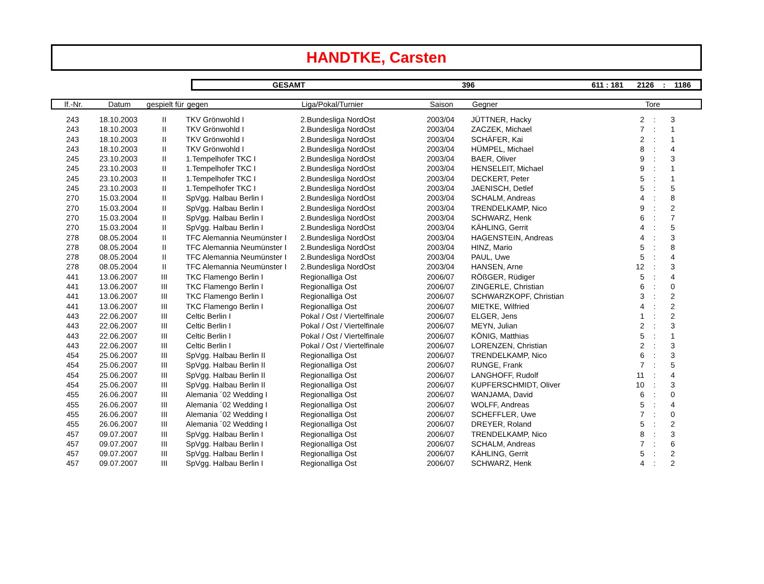HANDTKE, Carsten
GESAMT 396 611 : 181 2126: 1186
| lf.-Nr. | Datum | gespielt für | gegen | Liga/Pokal/Turnier | Saison | Gegner | Tore |
| --- | --- | --- | --- | --- | --- | --- | --- |
| 243 | 18.10.2003 | II | TKV Grönwohld I | 2.Bundesliga NordOst | 2003/04 | JÜTTNER, Hacky | 2 | : | 3 | |
| 243 | 18.10.2003 | II | TKV Grönwohld I | 2.Bundesliga NordOst | 2003/04 | ZACZEK, Michael | 7 | : | 1 | |
| 243 | 18.10.2003 | II | TKV Grönwohld I | 2.Bundesliga NordOst | 2003/04 | SCHÄFER, Kai | 2 | : | 1 | |
| 243 | 18.10.2003 | II | TKV Grönwohld I | 2.Bundesliga NordOst | 2003/04 | HÜMPEL, Michael | 8 | : | 4 | |
| 245 | 23.10.2003 | II | 1.Tempelhofer TKC I | 2.Bundesliga NordOst | 2003/04 | BAER, Oliver | 9 | : | 3 | |
| 245 | 23.10.2003 | II | 1.Tempelhofer TKC I | 2.Bundesliga NordOst | 2003/04 | HENSELEIT, Michael | 9 | : | 1 | |
| 245 | 23.10.2003 | II | 1.Tempelhofer TKC I | 2.Bundesliga NordOst | 2003/04 | DECKERT, Peter | 5 | : | 1 | |
| 245 | 23.10.2003 | II | 1.Tempelhofer TKC I | 2.Bundesliga NordOst | 2003/04 | JAENISCH, Detlef | 5 | : | 5 | |
| 270 | 15.03.2004 | II | SpVgg. Halbau Berlin I | 2.Bundesliga NordOst | 2003/04 | SCHALM, Andreas | 4 | : | 8 | |
| 270 | 15.03.2004 | II | SpVgg. Halbau Berlin I | 2.Bundesliga NordOst | 2003/04 | TRENDELKAMP, Nico | 9 | : | 2 | |
| 270 | 15.03.2004 | II | SpVgg. Halbau Berlin I | 2.Bundesliga NordOst | 2003/04 | SCHWARZ, Henk | 6 | : | 7 | |
| 270 | 15.03.2004 | II | SpVgg. Halbau Berlin I | 2.Bundesliga NordOst | 2003/04 | KÄHLING, Gerrit | 4 | : | 5 | |
| 278 | 08.05.2004 | II | TFC Alemannia Neumünster I | 2.Bundesliga NordOst | 2003/04 | HAGENSTEIN, Andreas | 4 | : | 3 | |
| 278 | 08.05.2004 | II | TFC Alemannia Neumünster I | 2.Bundesliga NordOst | 2003/04 | HINZ, Mario | 5 | : | 8 | |
| 278 | 08.05.2004 | II | TFC Alemannia Neumünster I | 2.Bundesliga NordOst | 2003/04 | PAUL, Uwe | 5 | : | 4 | |
| 278 | 08.05.2004 | II | TFC Alemannia Neumünster I | 2.Bundesliga NordOst | 2003/04 | HANSEN, Arne | 12 | : | 3 | |
| 441 | 13.06.2007 | III | TKC Flamengo Berlin I | Regionalliga Ost | 2006/07 | RÖßGER, Rüdiger | 5 | : | 4 | |
| 441 | 13.06.2007 | III | TKC Flamengo Berlin I | Regionalliga Ost | 2006/07 | ZINGERLE, Christian | 6 | : | 0 | |
| 441 | 13.06.2007 | III | TKC Flamengo Berlin I | Regionalliga Ost | 2006/07 | SCHWARZKOPF, Christian | 3 | : | 2 | |
| 441 | 13.06.2007 | III | TKC Flamengo Berlin I | Regionalliga Ost | 2006/07 | MIETKE, Wilfried | 4 | : | 2 | |
| 443 | 22.06.2007 | III | Celtic Berlin I | Pokal / Ost / Viertelfinale | 2006/07 | ELGER, Jens | 1 | : | 2 | |
| 443 | 22.06.2007 | III | Celtic Berlin I | Pokal / Ost / Viertelfinale | 2006/07 | MEYN, Julian | 2 | : | 3 | |
| 443 | 22.06.2007 | III | Celtic Berlin I | Pokal / Ost / Viertelfinale | 2006/07 | KÖNIG, Matthias | 5 | : | 1 | |
| 443 | 22.06.2007 | III | Celtic Berlin I | Pokal / Ost / Viertelfinale | 2006/07 | LORENZEN, Christian | 2 | : | 3 | |
| 454 | 25.06.2007 | III | SpVgg. Halbau Berlin II | Regionalliga Ost | 2006/07 | TRENDELKAMP, Nico | 6 | : | 3 | |
| 454 | 25.06.2007 | III | SpVgg. Halbau Berlin II | Regionalliga Ost | 2006/07 | RUNGE, Frank | 7 | : | 5 | |
| 454 | 25.06.2007 | III | SpVgg. Halbau Berlin II | Regionalliga Ost | 2006/07 | LANGHOFF, Rudolf | 11 | : | 4 | |
| 454 | 25.06.2007 | III | SpVgg. Halbau Berlin II | Regionalliga Ost | 2006/07 | KUPFERSCHMIDT, Oliver | 10 | : | 3 | |
| 455 | 26.06.2007 | III | Alemania ´02 Wedding I | Regionalliga Ost | 2006/07 | WANJAMA, David | 6 | : | 0 | |
| 455 | 26.06.2007 | III | Alemania ´02 Wedding I | Regionalliga Ost | 2006/07 | WOLFF, Andreas | 5 | : | 4 | |
| 455 | 26.06.2007 | III | Alemania ´02 Wedding I | Regionalliga Ost | 2006/07 | SCHEFFLER, Uwe | 7 | : | 0 | |
| 455 | 26.06.2007 | III | Alemania ´02 Wedding I | Regionalliga Ost | 2006/07 | DREYER, Roland | 5 | : | 2 | |
| 457 | 09.07.2007 | III | SpVgg. Halbau Berlin I | Regionalliga Ost | 2006/07 | TRENDELKAMP, Nico | 8 | : | 3 | |
| 457 | 09.07.2007 | III | SpVgg. Halbau Berlin I | Regionalliga Ost | 2006/07 | SCHALM, Andreas | 7 | : | 6 | |
| 457 | 09.07.2007 | III | SpVgg. Halbau Berlin I | Regionalliga Ost | 2006/07 | KÄHLING, Gerrit | 5 | : | 2 | |
| 457 | 09.07.2007 | III | SpVgg. Halbau Berlin I | Regionalliga Ost | 2006/07 | SCHWARZ, Henk | 4 | : | 2 | |